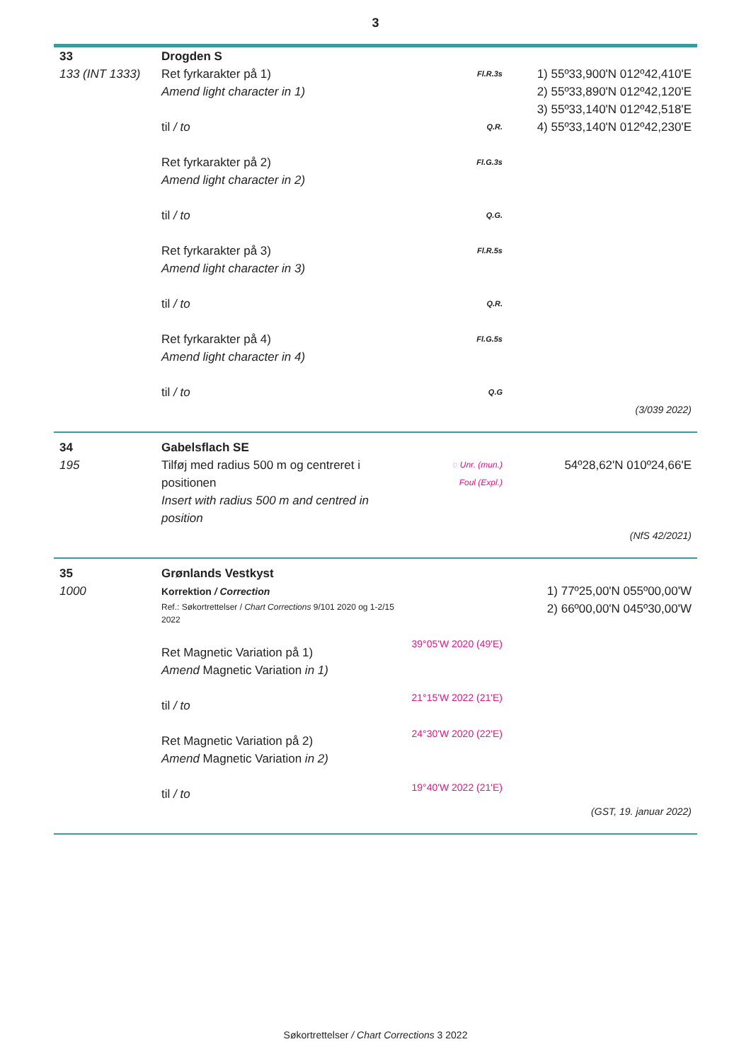3
| 33 | Drogden S | | |
| 133 (INT 1333) | Ret fyrkarakter på 1) Amend light character in 1) til / to Ret fyrkarakter på 2) Amend light character in 2) til / to Ret fyrkarakter på 3) Amend light character in 3) til / to Ret fyrkarakter på 4) Amend light character in 4) til / to | Fl.R.3s Q.R. Fl.G.3s Q.G. Fl.R.5s Q.R. Fl.G.5s Q.G | 1) 55º33,900'N 012º42,410'E 2) 55º33,890'N 012º42,120'E 3) 55º33,140'N 012º42,518'E 4) 55º33,140'N 012º42,230'E |
| (3/039 2022) | | | |
| 34 | Gabelsflach SE | | |
| 195 | Tilføj med radius 500 m og centreret i positionen Insert with radius 500 m and centred in position | ◌ Unr. (mun.) Foul (Expl.) | 54º28,62'N 010º24,66'E |
| (NfS 42/2021) | | | |
| 35 | Grønlands Vestkyst | | |
| 1000 | Korrektion / Correction Ref.: Søkortrettelser / Chart Corrections 9/101 2020 og 1-2/15 2022 Ret Magnetic Variation på 1) Amend Magnetic Variation in 1) til / to Ret Magnetic Variation på 2) Amend Magnetic Variation in 2) til / to | 39°05'W 2020 (49'E) 21°15'W 2022 (21'E) 24°30'W 2020 (22'E) 19°40'W 2022 (21'E) | 1) 77º25,00'N 055º00,00'W 2) 66º00,00'N 045º30,00'W |
| (GST, 19. januar 2022) | | | |
Søkortrettelser / Chart Corrections 3 2022